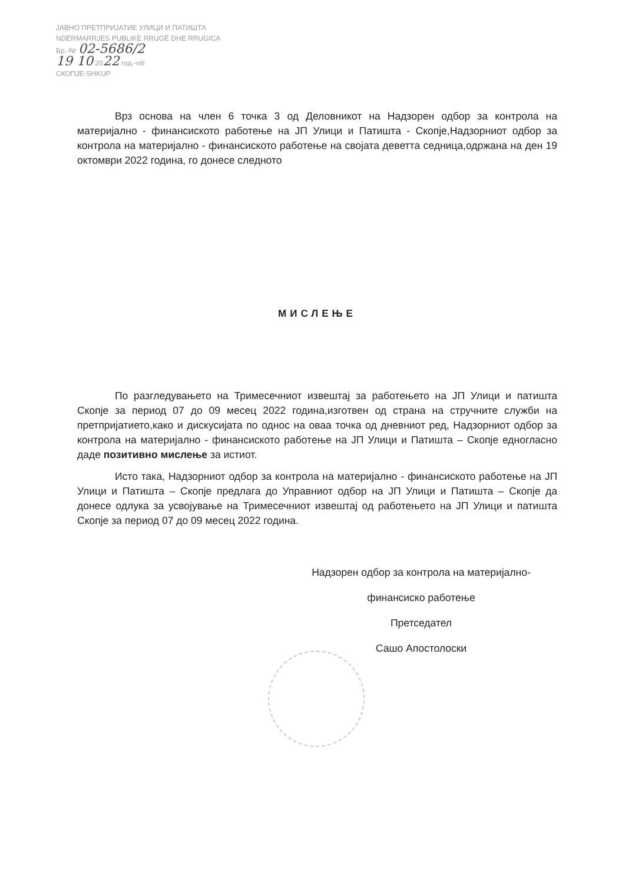ЈАВНО ПРЕТПРИЈАТИЕ УЛИЦИ И ПАТИШТА
NDËRMARRJES PUBLIKE RRUGË DHE RRUGICA
Бр.-Nr 02-5686/2
19 10 2022 год.-viti
СКОПЈЕ-SHKUP
Врз основа на член 6 точка 3 од Деловникот на Надзорен одбор за контрола на материјално - финансиското работење на ЈП Улици и Патишта - Скопје,Надзорниот одбор за контрола на материјално - финансиското работење на својата деветта седница,одржана на ден 19 октомври 2022 година, го донесе следното
МИСЛЕЊЕ
По разгледувањето на Тримесечниот извештај за работењето на ЈП Улици и патишта Скопје за период 07 до 09 месец 2022 година,изготвен од страна на стручните служби на претпријатието,како и дискусијата по однос на оваа точка од дневниот ред, Надзорниот одбор за контрола на материјално - финансиското работење на ЈП Улици и Патишта – Скопје едногласно даде позитивно мислење за истиот.
Исто така, Надзорниот одбор за контрола на материјално - финансиското работење на ЈП Улици и Патишта – Скопје предлага до Управниот одбор на ЈП Улици и Патишта – Скопје да донесе одлука за усвојување на Тримесечниот извештај од работењето на ЈП Улици и патишта Скопје за период 07 до 09 месец 2022 година.
Надзорен одбор за контрола на материјално-
финансиско работење
Претседател
Сашо Апостолоски